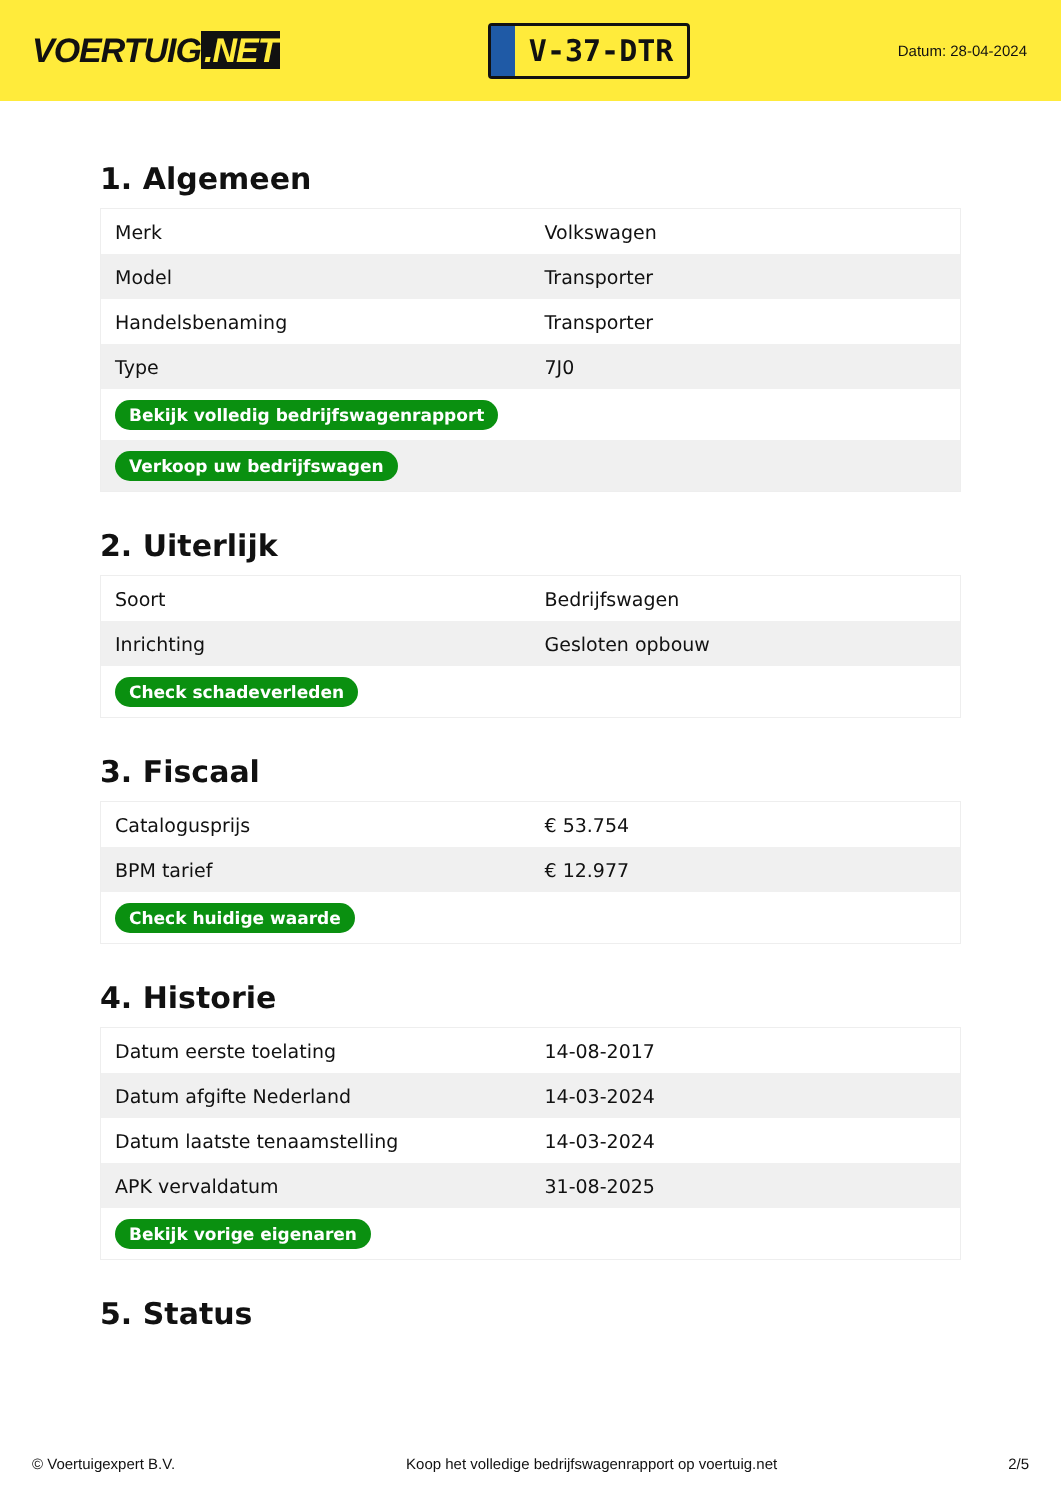VOERTUIG.NET
V-37-DTR
Datum: 28-04-2024
1. Algemeen
| Merk | Volkswagen |
| Model | Transporter |
| Handelsbenaming | Transporter |
| Type | 7J0 |
| Bekijk volledig bedrijfswagenrapport | |
| Verkoop uw bedrijfswagen | |
2. Uiterlijk
| Soort | Bedrijfswagen |
| Inrichting | Gesloten opbouw |
| Check schadeverleden | |
3. Fiscaal
| Catalogusprijs | € 53.754 |
| BPM tarief | € 12.977 |
| Check huidige waarde | |
4. Historie
| Datum eerste toelating | 14-08-2017 |
| Datum afgifte Nederland | 14-03-2024 |
| Datum laatste tenaamstelling | 14-03-2024 |
| APK vervaldatum | 31-08-2025 |
| Bekijk vorige eigenaren | |
5. Status
© Voertuigexpert B.V. Koop het volledige bedrijfswagenrapport op voertuig.net 2/5